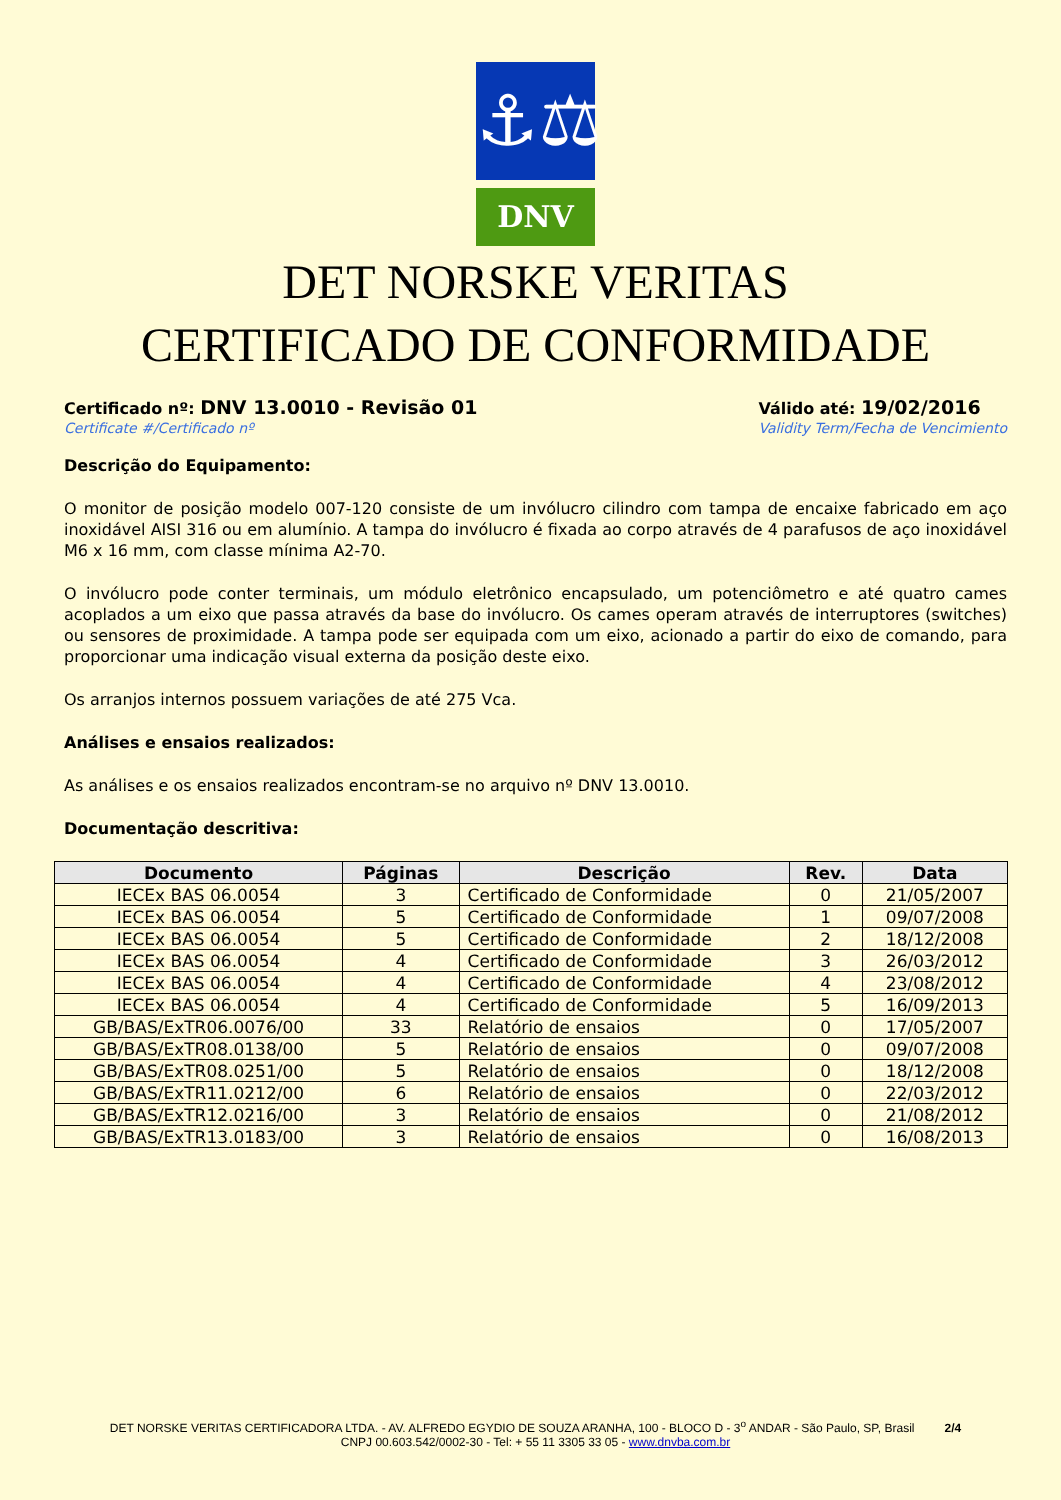⚓⚖
DNV
DET NORSKE VERITAS
CERTIFICADO DE CONFORMIDADE
Certificado nº: DNV 13.0010 - Revisão 01
Certificate #/Certificado nº
Válido até: 19/02/2016
Validity Term/Fecha de Vencimiento
Descrição do Equipamento:
O monitor de posição modelo 007-120 consiste de um invólucro cilindro com tampa de encaixe fabricado em aço inoxidável AISI 316 ou em alumínio. A tampa do invólucro é fixada ao corpo através de 4 parafusos de aço inoxidável M6 x 16 mm, com classe mínima A2-70.
O invólucro pode conter terminais, um módulo eletrônico encapsulado, um potenciômetro e até quatro cames acoplados a um eixo que passa através da base do invólucro. Os cames operam através de interruptores (switches) ou sensores de proximidade. A tampa pode ser equipada com um eixo, acionado a partir do eixo de comando, para proporcionar uma indicação visual externa da posição deste eixo.
Os arranjos internos possuem variações de até 275 Vca.
Análises e ensaios realizados:
As análises e os ensaios realizados encontram-se no arquivo nº DNV 13.0010.
Documentação descritiva:
| Documento | Páginas | Descrição | Rev. | Data |
| --- | --- | --- | --- | --- |
| IECEx BAS 06.0054 | 3 | Certificado de Conformidade | 0 | 21/05/2007 |
| IECEx BAS 06.0054 | 5 | Certificado de Conformidade | 1 | 09/07/2008 |
| IECEx BAS 06.0054 | 5 | Certificado de Conformidade | 2 | 18/12/2008 |
| IECEx BAS 06.0054 | 4 | Certificado de Conformidade | 3 | 26/03/2012 |
| IECEx BAS 06.0054 | 4 | Certificado de Conformidade | 4 | 23/08/2012 |
| IECEx BAS 06.0054 | 4 | Certificado de Conformidade | 5 | 16/09/2013 |
| GB/BAS/ExTR06.0076/00 | 33 | Relatório de ensaios | 0 | 17/05/2007 |
| GB/BAS/ExTR08.0138/00 | 5 | Relatório de ensaios | 0 | 09/07/2008 |
| GB/BAS/ExTR08.0251/00 | 5 | Relatório de ensaios | 0 | 18/12/2008 |
| GB/BAS/ExTR11.0212/00 | 6 | Relatório de ensaios | 0 | 22/03/2012 |
| GB/BAS/ExTR12.0216/00 | 3 | Relatório de ensaios | 0 | 21/08/2012 |
| GB/BAS/ExTR13.0183/00 | 3 | Relatório de ensaios | 0 | 16/08/2013 |
DET NORSKE VERITAS CERTIFICADORA LTDA. - AV. ALFREDO EGYDIO DE SOUZA ARANHA, 100 - BLOCO D - 3<sup>o</sup> ANDAR - São Paulo, SP, Brasil 2/4
CNPJ 00.603.542/0002-30 - Tel: + 55 11 3305 33 05 - www.dnvba.com.br